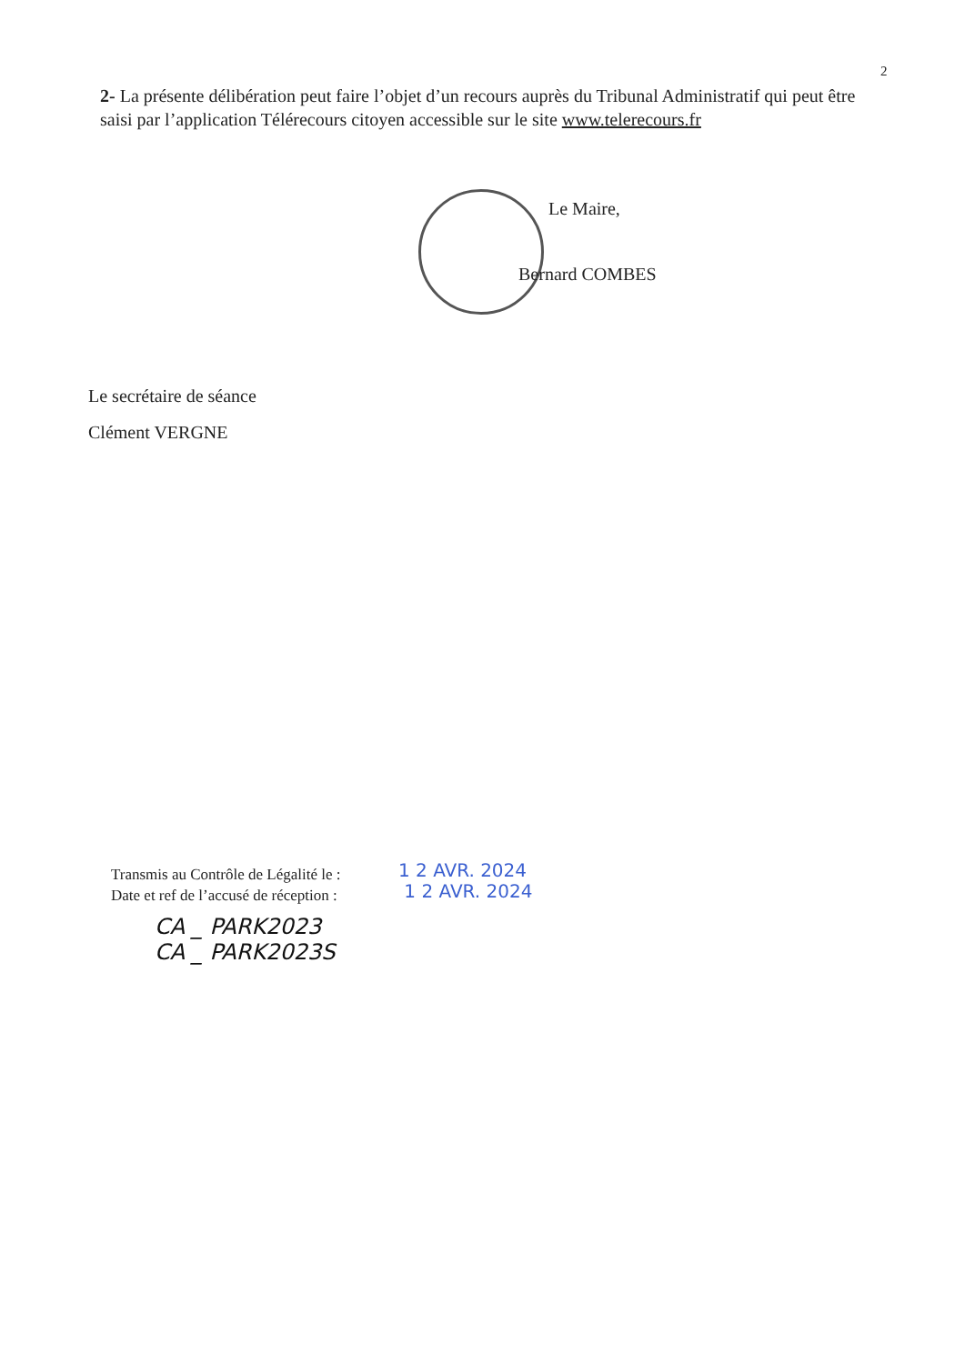2
2- La présente délibération peut faire l’objet d’un recours auprès du Tribunal Administratif qui peut être saisi par l’application Télérecours citoyen accessible sur le site www.telerecours.fr
Le Maire,
Bernard COMBES
Le secrétaire de séance
Clément VERGNE
Transmis au Contrôle de Légalité le :
Date et ref de l’accusé de réception :
1 2 AVR. 2024
1 2 AVR. 2024
CA _ PARK2023
CA _ PARK2023S